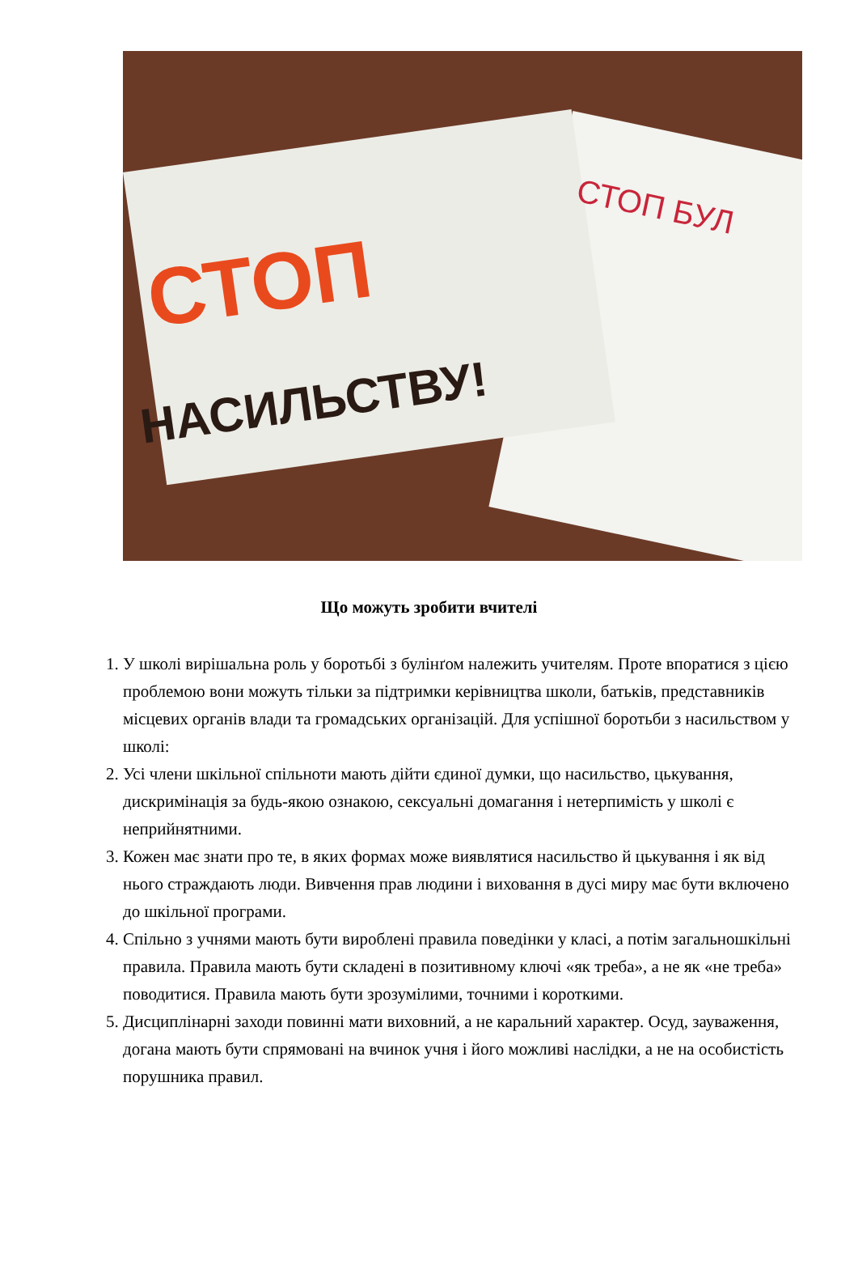СТОП
НАСИЛЬСТВУ!
СТОП БУЛ
Що можуть зробити вчителі
1. У школі вирішальна роль у боротьбі з булінґом належить учителям. Проте впоратися з цією проблемою вони можуть тільки за підтримки керівництва школи, батьків, представників місцевих органів влади та громадських організацій. Для успішної боротьби з насильством у школі:
2. Усі члени шкільної спільноти мають дійти єдиної думки, що насильство, цькування, дискримінація за будь-якою ознакою, сексуальні домагання і нетерпимість у школі є неприйнятними.
3. Кожен має знати про те, в яких формах може виявлятися насильство й цькування і як від нього страждають люди. Вивчення прав людини і виховання в дусі миру має бути включено до шкільної програми.
4. Спільно з учнями мають бути вироблені правила поведінки у класі, а потім загальношкільні правила. Правила мають бути складені в позитивному ключі «як треба», а не як «не треба» поводитися. Правила мають бути зрозумілими, точними і короткими.
5. Дисциплінарні заходи повинні мати виховний, а не каральний характер. Осуд, зауваження, догана мають бути спрямовані на вчинок учня і його можливі наслідки, а не на особистість порушника правил.